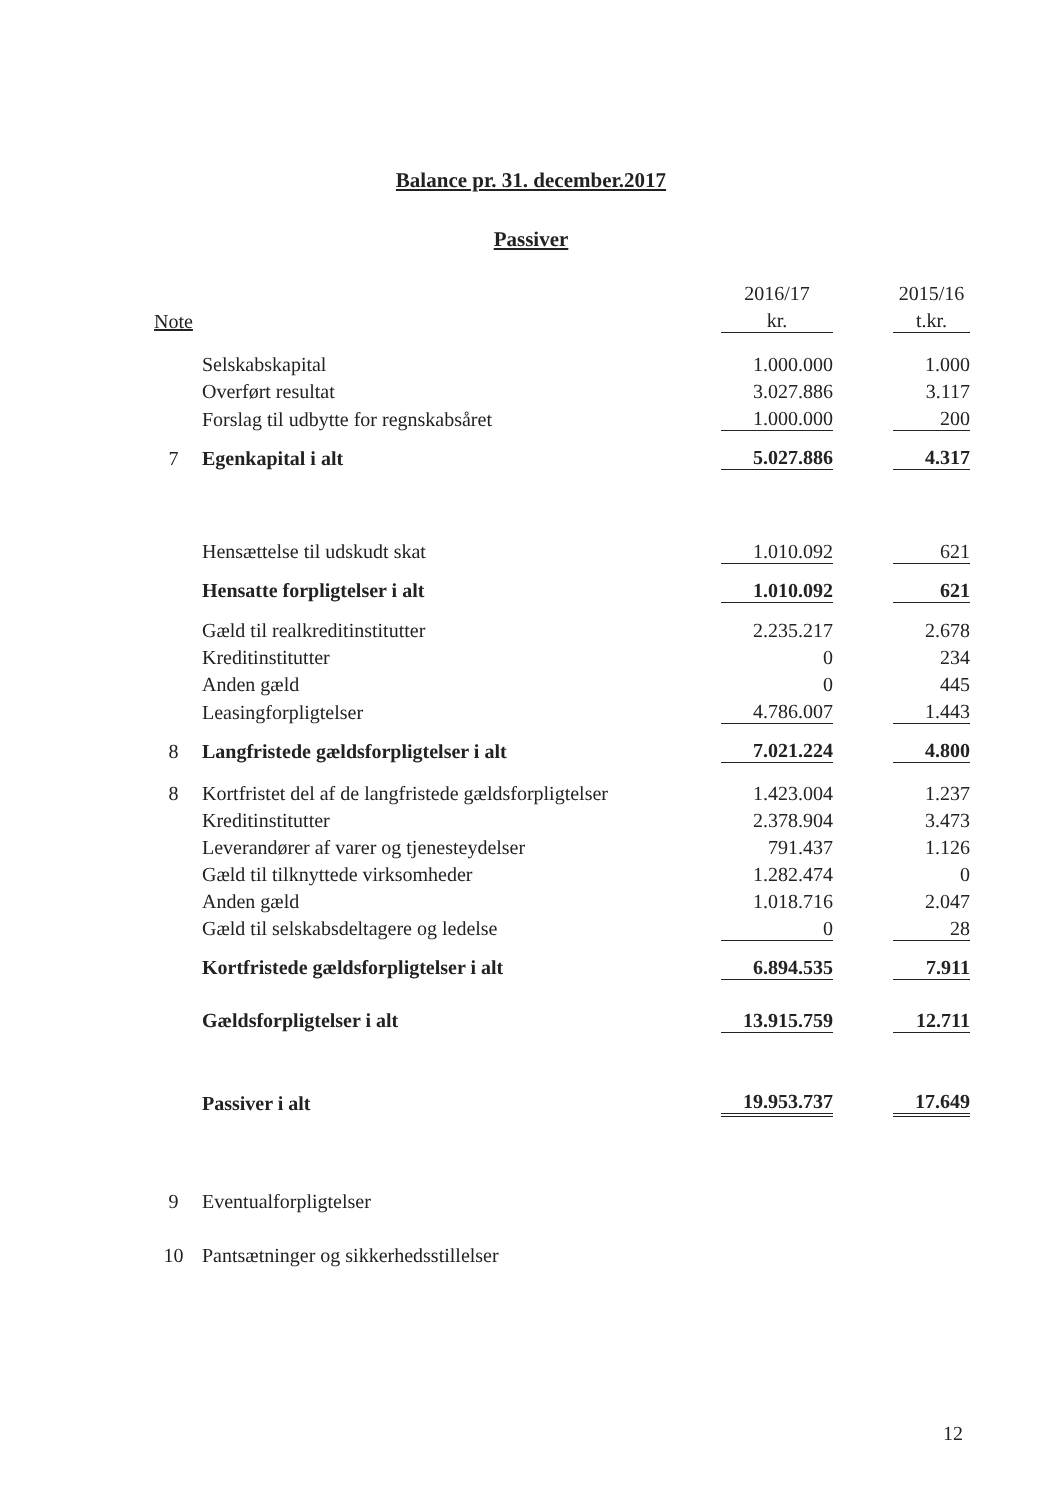Balance pr. 31. december.2017
Passiver
| | | 2016/17 | | 2015/16 |
| --- | --- | --- | --- | --- |
| Note | | kr. | | t.kr. |
| | Selskabskapital | 1.000.000 | | 1.000 |
| | Overført resultat | 3.027.886 | | 3.117 |
| | Forslag til udbytte for regnskabsåret | 1.000.000 | | 200 |
| 7 | Egenkapital i alt | 5.027.886 | | 4.317 |
| | Hensættelse til udskudt skat | 1.010.092 | | 621 |
| | Hensatte forpligtelser i alt | 1.010.092 | | 621 |
| | Gæld til realkreditinstitutter | 2.235.217 | | 2.678 |
| | Kreditinstitutter | 0 | | 234 |
| | Anden gæld | 0 | | 445 |
| | Leasingforpligtelser | 4.786.007 | | 1.443 |
| 8 | Langfristede gældsforpligtelser i alt | 7.021.224 | | 4.800 |
| 8 | Kortfristet del af de langfristede gældsforpligtelser | 1.423.004 | | 1.237 |
| | Kreditinstitutter | 2.378.904 | | 3.473 |
| | Leverandører af varer og tjenesteydelser | 791.437 | | 1.126 |
| | Gæld til tilknyttede virksomheder | 1.282.474 | | 0 |
| | Anden gæld | 1.018.716 | | 2.047 |
| | Gæld til selskabsdeltagere og ledelse | 0 | | 28 |
| | Kortfristede gældsforpligtelser i alt | 6.894.535 | | 7.911 |
| | Gældsforpligtelser i alt | 13.915.759 | | 12.711 |
| | Passiver i alt | 19.953.737 | | 17.649 |
| 9 | Eventualforpligtelser | | | |
| 10 | Pantsætninger og sikkerhedsstillelser | | | |
12